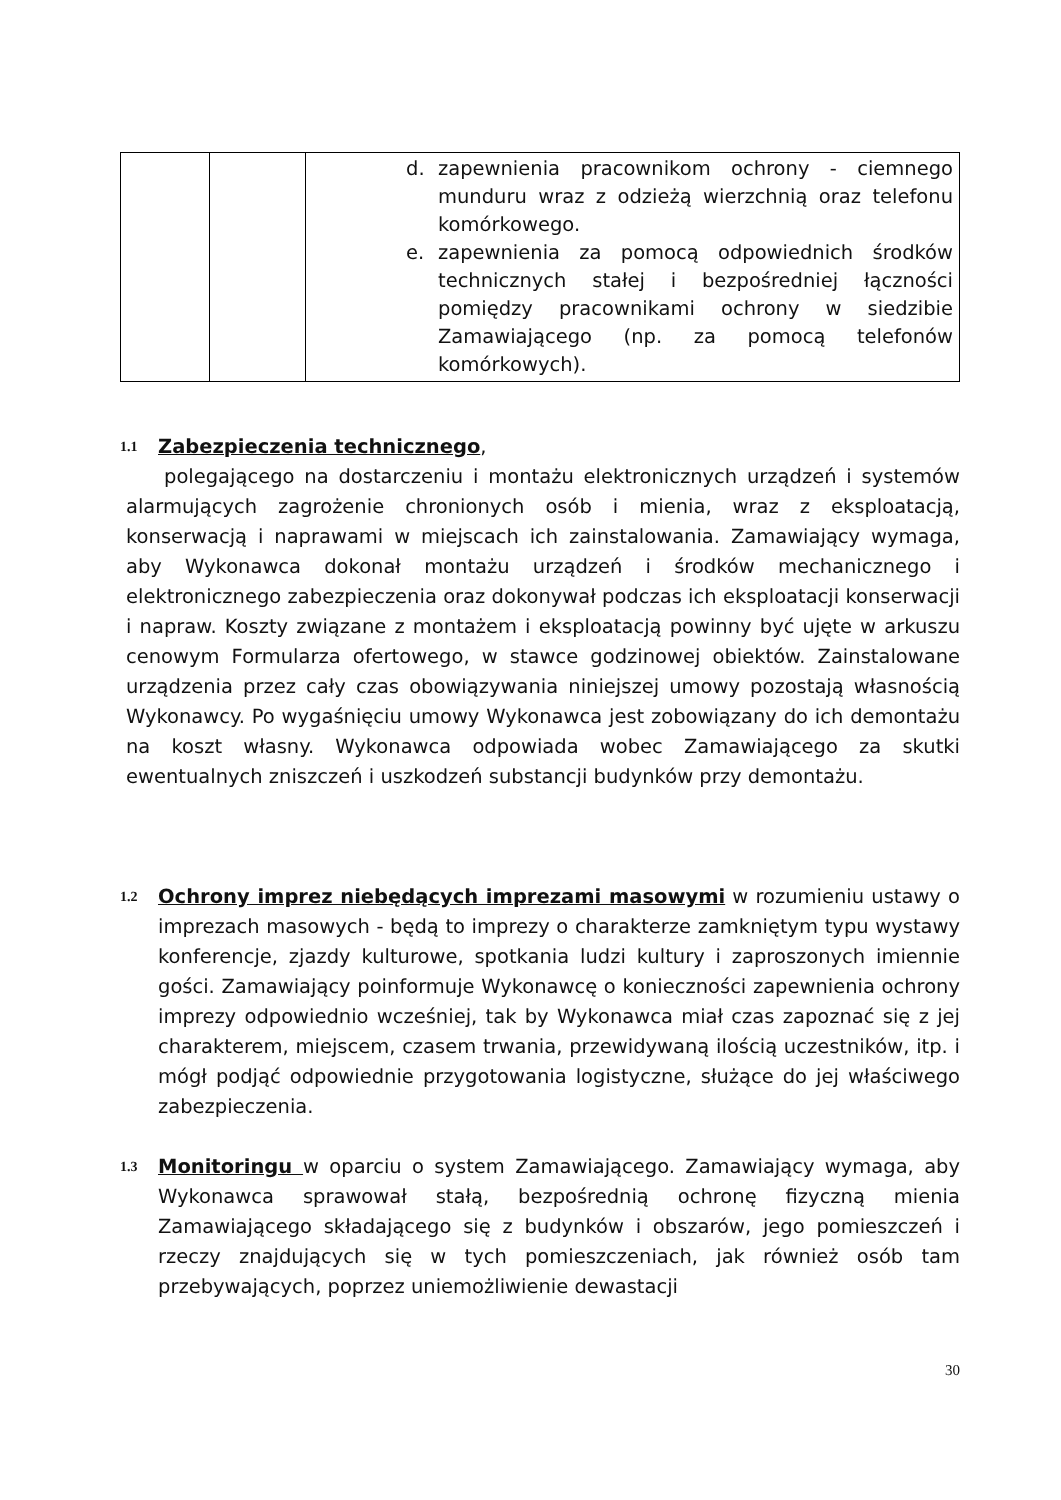| | | d. zapewnienia pracownikom ochrony - ciemnego munduru wraz z odzieżą wierzchnią oraz telefonu komórkowego. e. zapewnienia za pomocą odpowiednich środków technicznych stałej i bezpośredniej łączności pomiędzy pracownikami ochrony w siedzibie Zamawiającego (np. za pomocą telefonów komórkowych). |
1.1
Zabezpieczenia technicznego,
polegającego na dostarczeniu i montażu elektronicznych urządzeń i systemów alarmujących zagrożenie chronionych osób i mienia, wraz z eksploatacją, konserwacją i naprawami w miejscach ich zainstalowania. Zamawiający wymaga, aby Wykonawca dokonał montażu urządzeń i środków mechanicznego i elektronicznego zabezpieczenia oraz dokonywał podczas ich eksploatacji konserwacji i napraw. Koszty związane z montażem i eksploatacją powinny być ujęte w arkuszu cenowym Formularza ofertowego, w stawce godzinowej obiektów. Zainstalowane urządzenia przez cały czas obowiązywania niniejszej umowy pozostają własnością Wykonawcy. Po wygaśnięciu umowy Wykonawca jest zobowiązany do ich demontażu na koszt własny. Wykonawca odpowiada wobec Zamawiającego za skutki ewentualnych zniszczeń i uszkodzeń substancji budynków przy demontażu.
1.2
Ochrony imprez niebędących imprezami masowymi w rozumieniu ustawy o imprezach masowych - będą to imprezy o charakterze zamkniętym typu wystawy konferencje, zjazdy kulturowe, spotkania ludzi kultury i zaproszonych imiennie gości. Zamawiający poinformuje Wykonawcę o konieczności zapewnienia ochrony imprezy odpowiednio wcześniej, tak by Wykonawca miał czas zapoznać się z jej charakterem, miejscem, czasem trwania, przewidywaną ilością uczestników, itp. i mógł podjąć odpowiednie przygotowania logistyczne, służące do jej właściwego zabezpieczenia.
1.3
Monitoringu w oparciu o system Zamawiającego. Zamawiający wymaga, aby Wykonawca sprawował stałą, bezpośrednią ochronę fizyczną mienia Zamawiającego składającego się z budynków i obszarów, jego pomieszczeń i rzeczy znajdujących się w tych pomieszczeniach, jak również osób tam przebywających, poprzez uniemożliwienie dewastacji
30